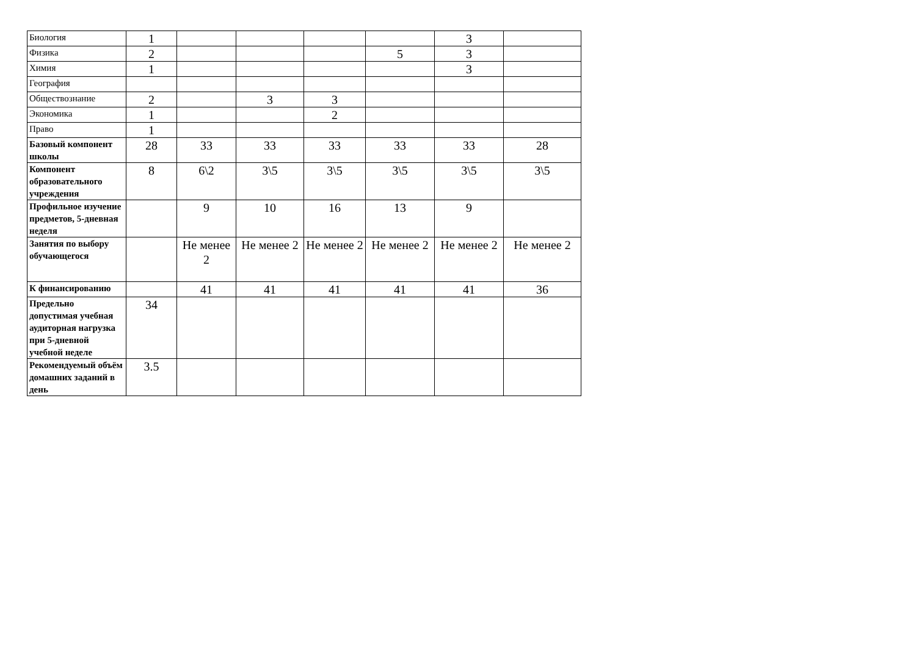| Биология | 1 | | | | | 3 | |
| Физика | 2 | | | | 5 | 3 | |
| Химия | 1 | | | | | 3 | |
| География | | | | | | | |
| Обществознание | 2 | | 3 | 3 | | | |
| Экономика | 1 | | | 2 | | | |
| Право | 1 | | | | | | |
| Базовый компонент школы | 28 | 33 | 33 | 33 | 33 | 33 | 28 |
| Компонент образовательного учреждения | 8 | 6\2 | 3\5 | 3\5 | 3\5 | 3\5 | 3\5 |
| Профильное изучение предметов, 5-дневная неделя | | 9 | 10 | 16 | 13 | 9 | |
| Занятия по выбору обучающегося | | Не менее 2 | Не менее 2 | Не менее 2 | Не менее 2 | Не менее 2 | Не менее 2 |
| К финансированию | | 41 | 41 | 41 | 41 | 41 | 36 |
| Предельно допустимая учебная аудиторная нагрузка при 5-дневной учебной неделе | 34 | | | | | | |
| Рекомендуемый объём домашних заданий в день | 3.5 | | | | | | |